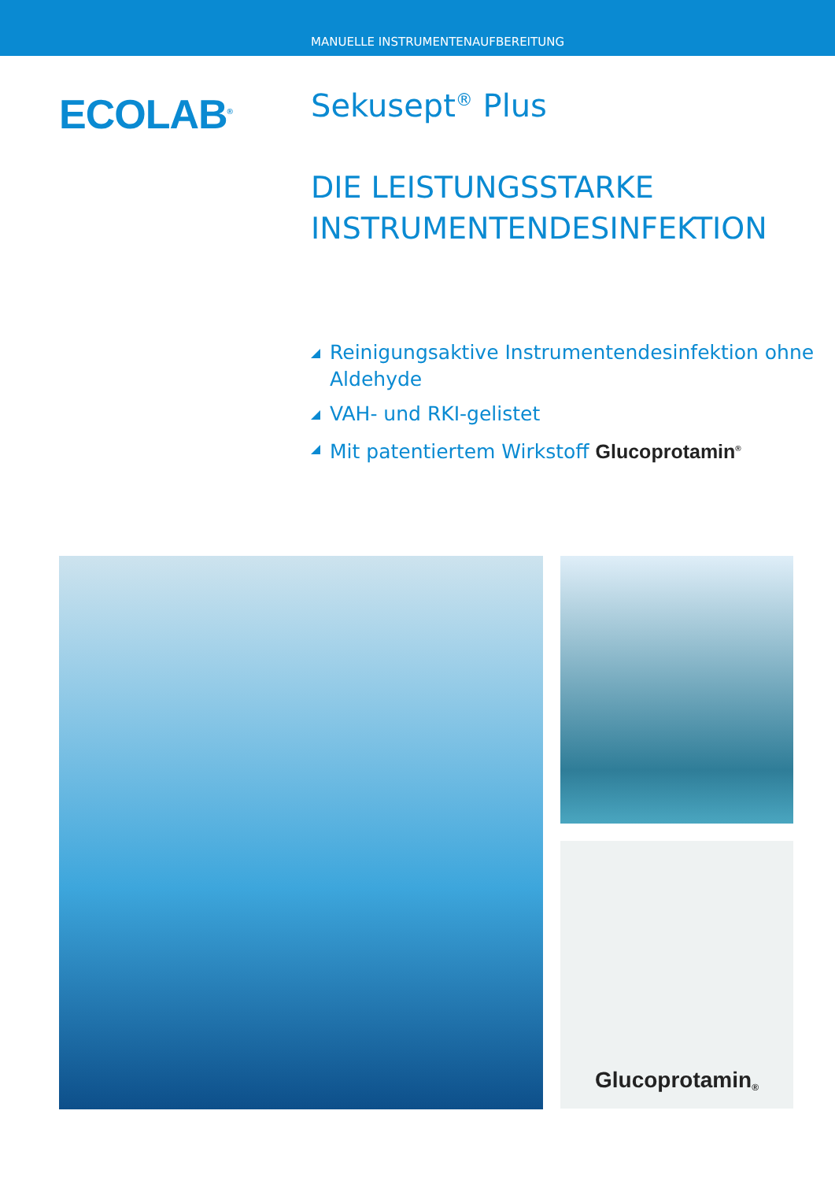MANUELLE INSTRUMENTENAUFBEREITUNG
ECOLAB<sup>®</sup>
Sekusept<sup>®</sup> Plus
DIE LEISTUNGSSTARKE
INSTRUMENTENDESINFEKTION
Reinigungsaktive Instrumentendesinfektion ohne Aldehyde
VAH- und RKI-gelistet
Mit patentiertem Wirkstoff Glucoprotamin<sup>®</sup>
Glucoprotamin<sup>®</sup>